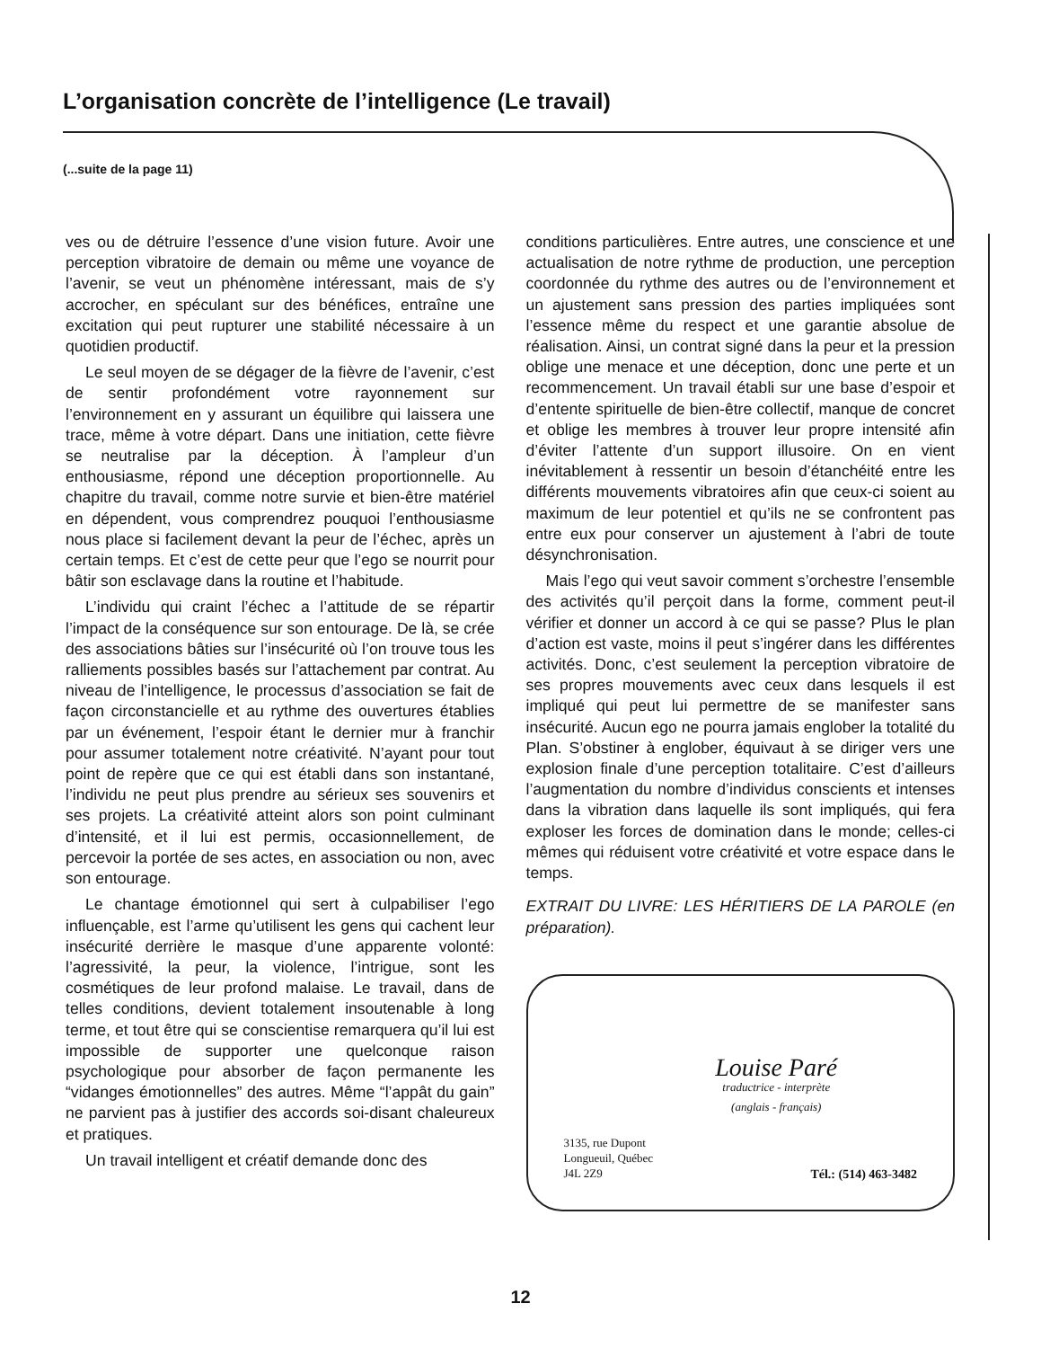L’organisation concrète de l’intelligence (Le travail)
(...suite de la page 11)
ves ou de détruire l’essence d’une vision future. Avoir une perception vibratoire de demain ou même une voyance de l’avenir, se veut un phénomène intéressant, mais de s’y accrocher, en spéculant sur des bénéfices, entraîne une excitation qui peut rupturer une stabilité nécessaire à un quotidien productif.
Le seul moyen de se dégager de la fièvre de l’avenir, c’est de sentir profondément votre rayonnement sur l’environnement en y assurant un équilibre qui laissera une trace, même à votre départ. Dans une initiation, cette fièvre se neutralise par la déception. À l’ampleur d’un enthousiasme, répond une déception proportionnelle. Au chapitre du travail, comme notre survie et bien-être matériel en dépendent, vous comprendrez pouquoi l’enthousiasme nous place si facilement devant la peur de l’échec, après un certain temps. Et c’est de cette peur que l’ego se nourrit pour bâtir son esclavage dans la routine et l’habitude.
L’individu qui craint l’échec a l’attitude de se répartir l’impact de la conséquence sur son entourage. De là, se crée des associations bâties sur l’insécurité où l’on trouve tous les ralliements possibles basés sur l’attachement par contrat. Au niveau de l’intelligence, le processus d’association se fait de façon circonstancielle et au rythme des ouvertures établies par un événement, l’espoir étant le dernier mur à franchir pour assumer totalement notre créativité. N’ayant pour tout point de repère que ce qui est établi dans son instantané, l’individu ne peut plus prendre au sérieux ses souvenirs et ses projets. La créativité atteint alors son point culminant d’intensité, et il lui est permis, occasionnellement, de percevoir la portée de ses actes, en association ou non, avec son entourage.
Le chantage émotionnel qui sert à culpabiliser l’ego influençable, est l’arme qu’utilisent les gens qui cachent leur insécurité derrière le masque d’une apparente volonté: l’agressivité, la peur, la violence, l’intrigue, sont les cosmétiques de leur profond malaise. Le travail, dans de telles conditions, devient totalement insoutenable à long terme, et tout être qui se conscientise remarquera qu’il lui est impossible de supporter une quelconque raison psychologique pour absorber de façon permanente les “vidanges émotionnelles” des autres. Même “l’appât du gain” ne parvient pas à justifier des accords soi-disant chaleureux et pratiques.
Un travail intelligent et créatif demande donc des
conditions particulières. Entre autres, une conscience et une actualisation de notre rythme de production, une perception coordonnée du rythme des autres ou de l’environnement et un ajustement sans pression des parties impliquées sont l’essence même du respect et une garantie absolue de réalisation. Ainsi, un contrat signé dans la peur et la pression oblige une menace et une déception, donc une perte et un recommencement. Un travail établi sur une base d’espoir et d’entente spirituelle de bien-être collectif, manque de concret et oblige les membres à trouver leur propre intensité afin d’éviter l’attente d’un support illusoire. On en vient inévitablement à ressentir un besoin d’étanchéité entre les différents mouvements vibratoires afin que ceux-ci soient au maximum de leur potentiel et qu’ils ne se confrontent pas entre eux pour conserver un ajustement à l’abri de toute désynchronisation.
Mais l’ego qui veut savoir comment s’orchestre l’ensemble des activités qu’il perçoit dans la forme, comment peut-il vérifier et donner un accord à ce qui se passe? Plus le plan d’action est vaste, moins il peut s’ingérer dans les différentes activités. Donc, c’est seulement la perception vibratoire de ses propres mouvements avec ceux dans lesquels il est impliqué qui peut lui permettre de se manifester sans insécurité. Aucun ego ne pourra jamais englober la totalité du Plan. S’obstiner à englober, équivaut à se diriger vers une explosion finale d’une perception totalitaire. C’est d’ailleurs l’augmentation du nombre d’individus conscients et intenses dans la vibration dans laquelle ils sont impliqués, qui fera exploser les forces de domination dans le monde; celles-ci mêmes qui réduisent votre créativité et votre espace dans le temps.
EXTRAIT DU LIVRE: LES HÉRITIERS DE LA PAROLE (en préparation).
Louise Paré
traductrice - interprète
(anglais - français)
3135, rue Dupont
Longueuil, Québec
J4L 2Z9
Tél.: (514) 463-3482
12